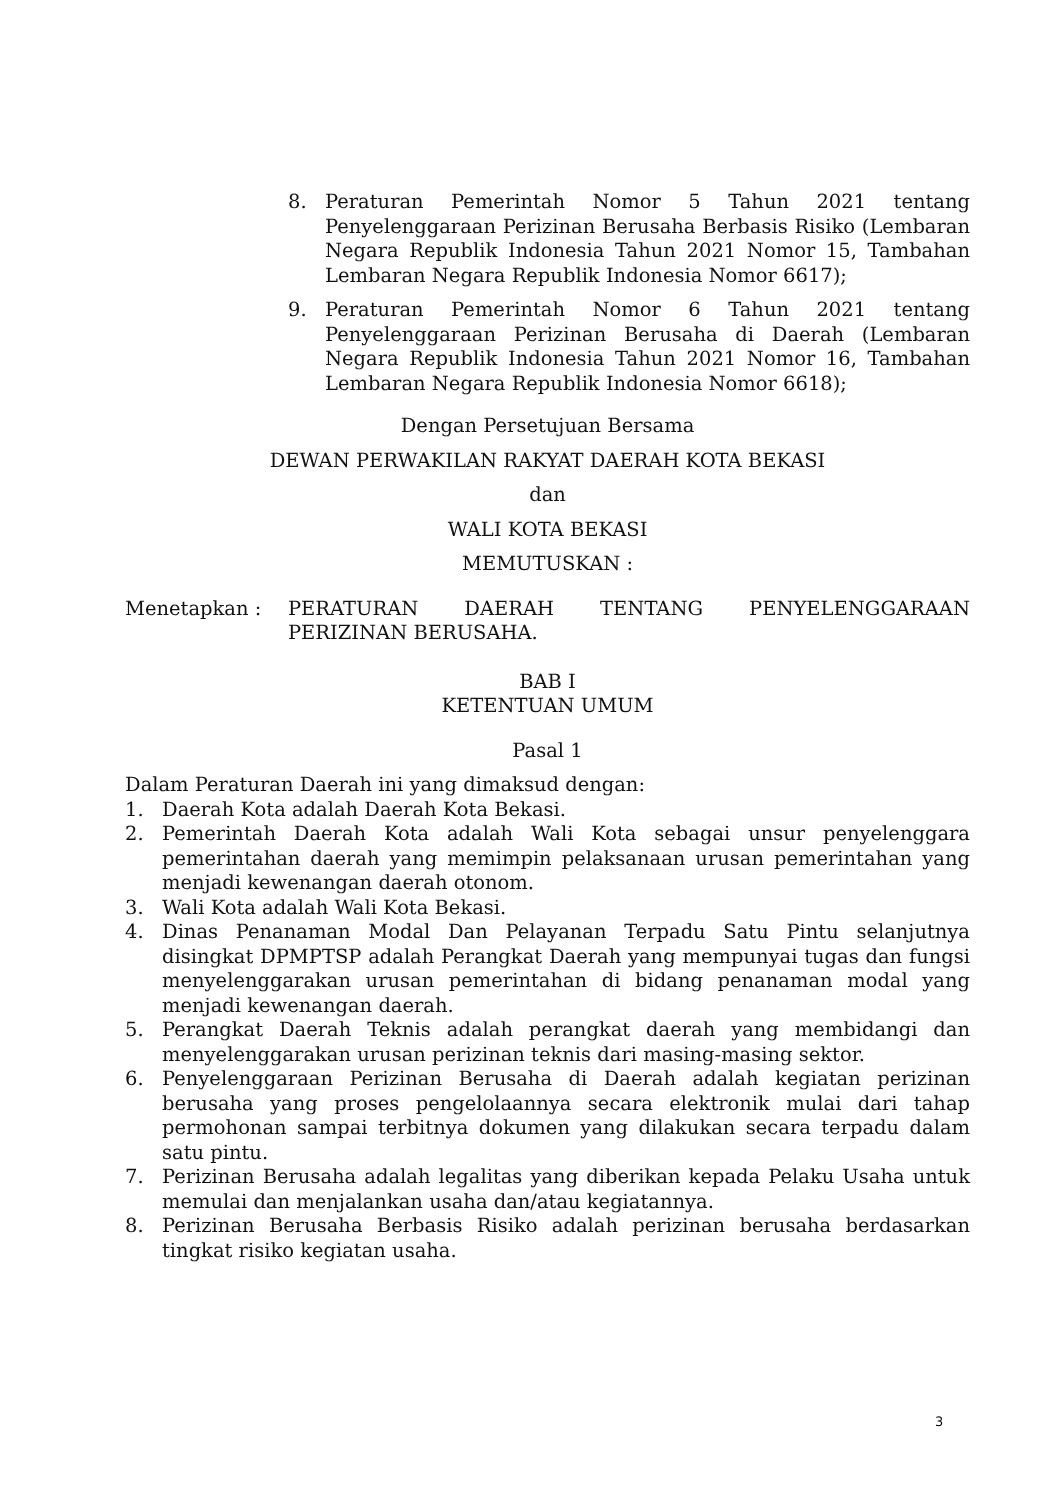8. Peraturan Pemerintah Nomor 5 Tahun 2021 tentang Penyelenggaraan Perizinan Berusaha Berbasis Risiko (Lembaran Negara Republik Indonesia Tahun 2021 Nomor 15, Tambahan Lembaran Negara Republik Indonesia Nomor 6617);
9. Peraturan Pemerintah Nomor 6 Tahun 2021 tentang Penyelenggaraan Perizinan Berusaha di Daerah (Lembaran Negara Republik Indonesia Tahun 2021 Nomor 16, Tambahan Lembaran Negara Republik Indonesia Nomor 6618);
Dengan Persetujuan Bersama
DEWAN PERWAKILAN RAKYAT DAERAH KOTA BEKASI
dan
WALI KOTA BEKASI
MEMUTUSKAN :
Menetapkan : PERATURAN DAERAH TENTANG PENYELENGGARAAN PERIZINAN BERUSAHA.
BAB I
KETENTUAN UMUM
Pasal 1
Dalam Peraturan Daerah ini yang dimaksud dengan:
1. Daerah Kota adalah Daerah Kota Bekasi.
2. Pemerintah Daerah Kota adalah Wali Kota sebagai unsur penyelenggara pemerintahan daerah yang memimpin pelaksanaan urusan pemerintahan yang menjadi kewenangan daerah otonom.
3. Wali Kota adalah Wali Kota Bekasi.
4. Dinas Penanaman Modal Dan Pelayanan Terpadu Satu Pintu selanjutnya disingkat DPMPTSP adalah Perangkat Daerah yang mempunyai tugas dan fungsi menyelenggarakan urusan pemerintahan di bidang penanaman modal yang menjadi kewenangan daerah.
5. Perangkat Daerah Teknis adalah perangkat daerah yang membidangi dan menyelenggarakan urusan perizinan teknis dari masing-masing sektor.
6. Penyelenggaraan Perizinan Berusaha di Daerah adalah kegiatan perizinan berusaha yang proses pengelolaannya secara elektronik mulai dari tahap permohonan sampai terbitnya dokumen yang dilakukan secara terpadu dalam satu pintu.
7. Perizinan Berusaha adalah legalitas yang diberikan kepada Pelaku Usaha untuk memulai dan menjalankan usaha dan/atau kegiatannya.
8. Perizinan Berusaha Berbasis Risiko adalah perizinan berusaha berdasarkan tingkat risiko kegiatan usaha.
3